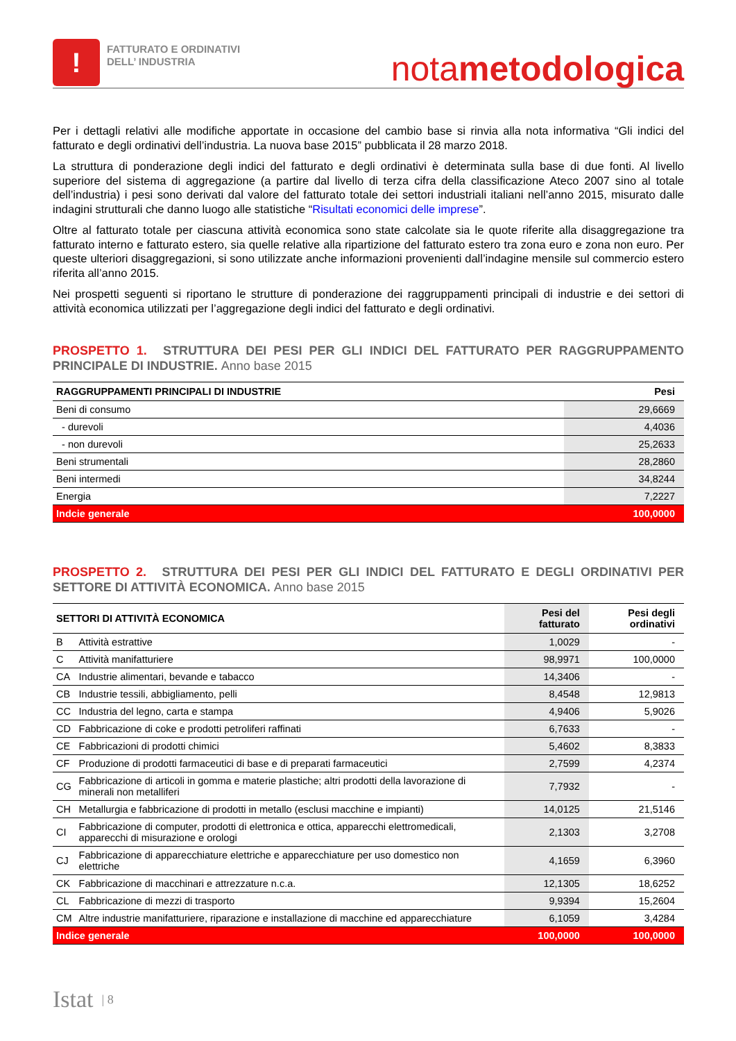!
FATTURATO E ORDINATIVI
DELL’ INDUSTRIA
notametodologica
Per i dettagli relativi alle modifiche apportate in occasione del cambio base si rinvia alla nota informativa “Gli indici del fatturato e degli ordinativi dell’industria. La nuova base 2015” pubblicata il 28 marzo 2018.
La struttura di ponderazione degli indici del fatturato e degli ordinativi è determinata sulla base di due fonti. Al livello superiore del sistema di aggregazione (a partire dal livello di terza cifra della classificazione Ateco 2007 sino al totale dell’industria) i pesi sono derivati dal valore del fatturato totale dei settori industriali italiani nell’anno 2015, misurato dalle indagini strutturali che danno luogo alle statistiche “Risultati economici delle imprese”.
Oltre al fatturato totale per ciascuna attività economica sono state calcolate sia le quote riferite alla disaggregazione tra fatturato interno e fatturato estero, sia quelle relative alla ripartizione del fatturato estero tra zona euro e zona non euro. Per queste ulteriori disaggregazioni, si sono utilizzate anche informazioni provenienti dall’indagine mensile sul commercio estero riferita all’anno 2015.
Nei prospetti seguenti si riportano le strutture di ponderazione dei raggruppamenti principali di industrie e dei settori di attività economica utilizzati per l’aggregazione degli indici del fatturato e degli ordinativi.
PROSPETTO 1. STRUTTURA DEI PESI PER GLI INDICI DEL FATTURATO PER RAGGRUPPAMENTO PRINCIPALE DI INDUSTRIE. Anno base 2015
| RAGGRUPPAMENTI PRINCIPALI DI INDUSTRIE | Pesi |
| --- | --- |
| Beni di consumo | 29,6669 |
| - durevoli | 4,4036 |
| - non durevoli | 25,2633 |
| Beni strumentali | 28,2860 |
| Beni intermedi | 34,8244 |
| Energia | 7,2227 |
| Indcie generale | 100,0000 |
PROSPETTO 2. STRUTTURA DEI PESI PER GLI INDICI DEL FATTURATO E DEGLI ORDINATIVI PER SETTORE DI ATTIVITÀ ECONOMICA. Anno base 2015
| SETTORI DI ATTIVITÀ ECONOMICA | | Pesi del fatturato | Pesi degli ordinativi |
| --- | --- | --- | --- |
| B | Attività estrattive | 1,0029 | - |
| C | Attività manifatturiere | 98,9971 | 100,0000 |
| CA | Industrie alimentari, bevande e tabacco | 14,3406 | - |
| CB | Industrie tessili, abbigliamento, pelli | 8,4548 | 12,9813 |
| CC | Industria del legno, carta e stampa | 4,9406 | 5,9026 |
| CD | Fabbricazione di coke e prodotti petroliferi raffinati | 6,7633 | - |
| CE | Fabbricazioni di prodotti chimici | 5,4602 | 8,3833 |
| CF | Produzione di prodotti farmaceutici di base e di preparati farmaceutici | 2,7599 | 4,2374 |
| CG | Fabbricazione di articoli in gomma e materie plastiche; altri prodotti della lavorazione di minerali non metalliferi | 7,7932 | - |
| CH | Metallurgia e fabbricazione di prodotti in metallo (esclusi macchine e impianti) | 14,0125 | 21,5146 |
| CI | Fabbricazione di computer, prodotti di elettronica e ottica, apparecchi elettromedicali, apparecchi di misurazione e orologi | 2,1303 | 3,2708 |
| CJ | Fabbricazione di apparecchiature elettriche e apparecchiature per uso domestico non elettriche | 4,1659 | 6,3960 |
| CK | Fabbricazione di macchinari e attrezzature n.c.a. | 12,1305 | 18,6252 |
| CL | Fabbricazione di mezzi di trasporto | 9,9394 | 15,2604 |
| CM | Altre industrie manifatturiere, riparazione e installazione di macchine ed apparecchiature | 6,1059 | 3,4284 |
| Indice generale | | 100,0000 | 100,0000 |
Istat | 8